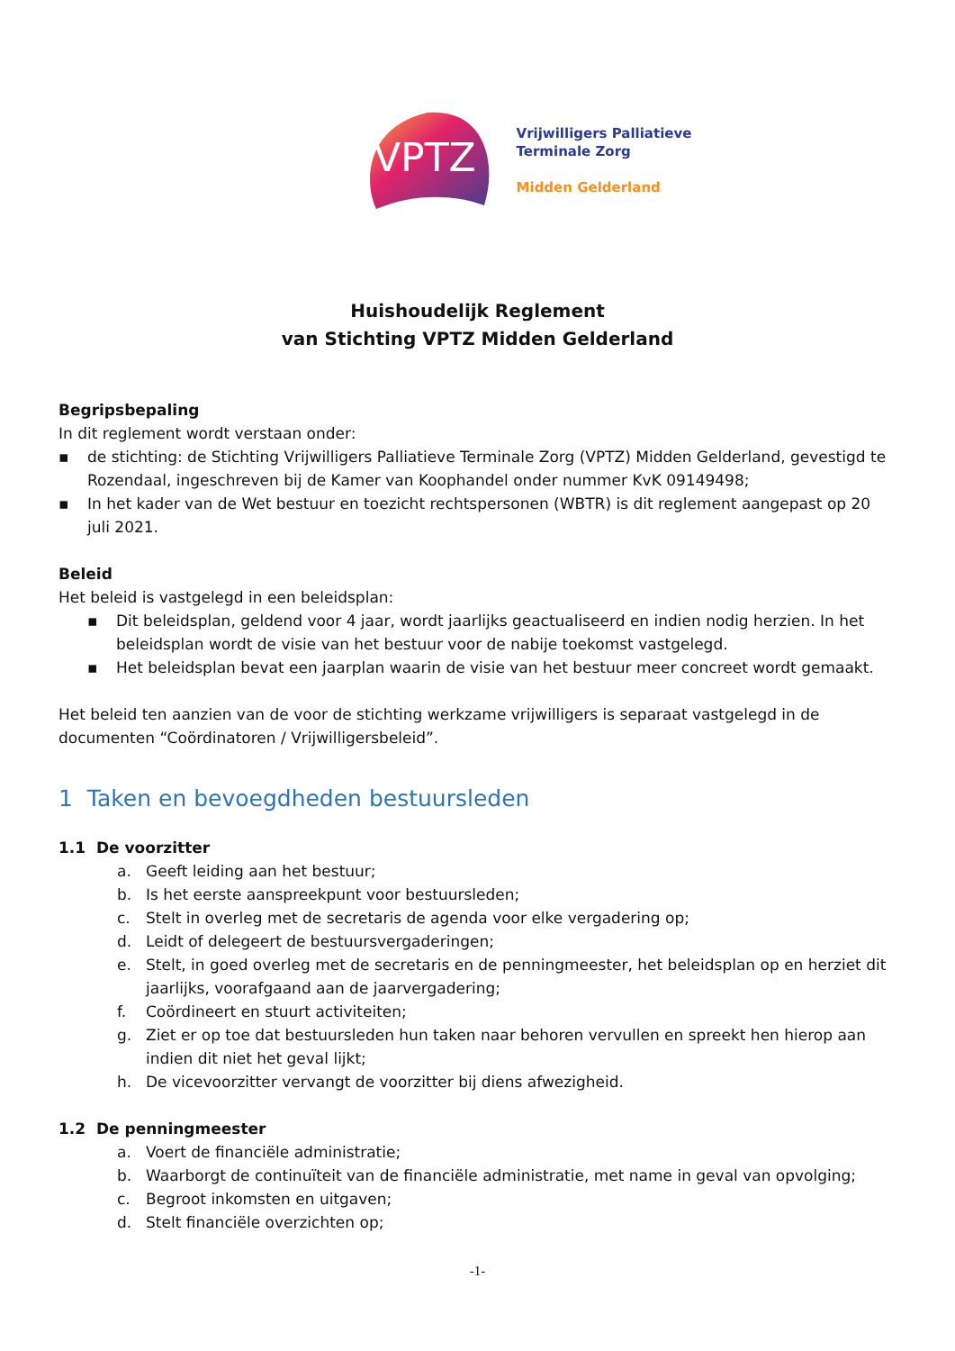VPTZ
Vrijwilligers Palliatieve
Terminale Zorg
Midden Gelderland
Huishoudelijk Reglement
van Stichting VPTZ Midden Gelderland
Begripsbepaling
In dit reglement wordt verstaan onder:
▪ de stichting: de Stichting Vrijwilligers Palliatieve Terminale Zorg (VPTZ) Midden Gelderland, gevestigd te Rozendaal, ingeschreven bij de Kamer van Koophandel onder nummer KvK 09149498;
▪ In het kader van de Wet bestuur en toezicht rechtspersonen (WBTR) is dit reglement aangepast op 20 juli 2021.
Beleid
Het beleid is vastgelegd in een beleidsplan:
▪ Dit beleidsplan, geldend voor 4 jaar, wordt jaarlijks geactualiseerd en indien nodig herzien. In het beleidsplan wordt de visie van het bestuur voor de nabije toekomst vastgelegd.
▪ Het beleidsplan bevat een jaarplan waarin de visie van het bestuur meer concreet wordt gemaakt.
Het beleid ten aanzien van de voor de stichting werkzame vrijwilligers is separaat vastgelegd in de documenten “Coördinatoren / Vrijwilligersbeleid”.
1 Taken en bevoegdheden bestuursleden
1.1 De voorzitter
a. Geeft leiding aan het bestuur;
b. Is het eerste aanspreekpunt voor bestuursleden;
c. Stelt in overleg met de secretaris de agenda voor elke vergadering op;
d. Leidt of delegeert de bestuursvergaderingen;
e. Stelt, in goed overleg met de secretaris en de penningmeester, het beleidsplan op en herziet dit jaarlijks, voorafgaand aan de jaarvergadering;
f. Coördineert en stuurt activiteiten;
g. Ziet er op toe dat bestuursleden hun taken naar behoren vervullen en spreekt hen hierop aan indien dit niet het geval lijkt;
h. De vicevoorzitter vervangt de voorzitter bij diens afwezigheid.
1.2 De penningmeester
a. Voert de financiële administratie;
b. Waarborgt de continuïteit van de financiële administratie, met name in geval van opvolging;
c. Begroot inkomsten en uitgaven;
d. Stelt financiële overzichten op;
-1-